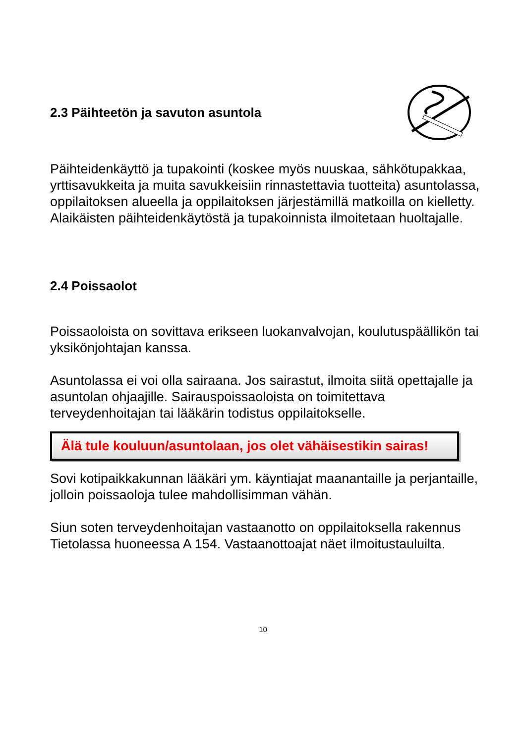2.3 Päihteetön ja savuton asuntola
Päihteidenkäyttö ja tupakointi (koskee myös nuuskaa, sähkötupakkaa, yrttisavukkeita ja muita savukkeisiin rinnastettavia tuotteita) asuntolassa, oppilaitoksen alueella ja oppilaitoksen järjestämillä matkoilla on kielletty. Alaikäisten päihteidenkäytöstä ja tupakoinnista ilmoitetaan huoltajalle.
2.4 Poissaolot
Poissaoloista on sovittava erikseen luokanvalvojan, koulutuspäällikön tai yksikönjohtajan kanssa.
Asuntolassa ei voi olla sairaana. Jos sairastut, ilmoita siitä opettajalle ja asuntolan ohjaajille. Sairauspoissaoloista on toimitettava terveydenhoitajan tai lääkärin todistus oppilaitokselle.
Älä tule kouluun/asuntolaan, jos olet vähäisestikin sairas!
Sovi kotipaikkakunnan lääkäri ym. käyntiajat maanantaille ja perjantaille, jolloin poissaoloja tulee mahdollisimman vähän.
Siun soten terveydenhoitajan vastaanotto on oppilaitoksella rakennus Tietolassa huoneessa A 154. Vastaanottoajat näet ilmoitustauluilta.
10